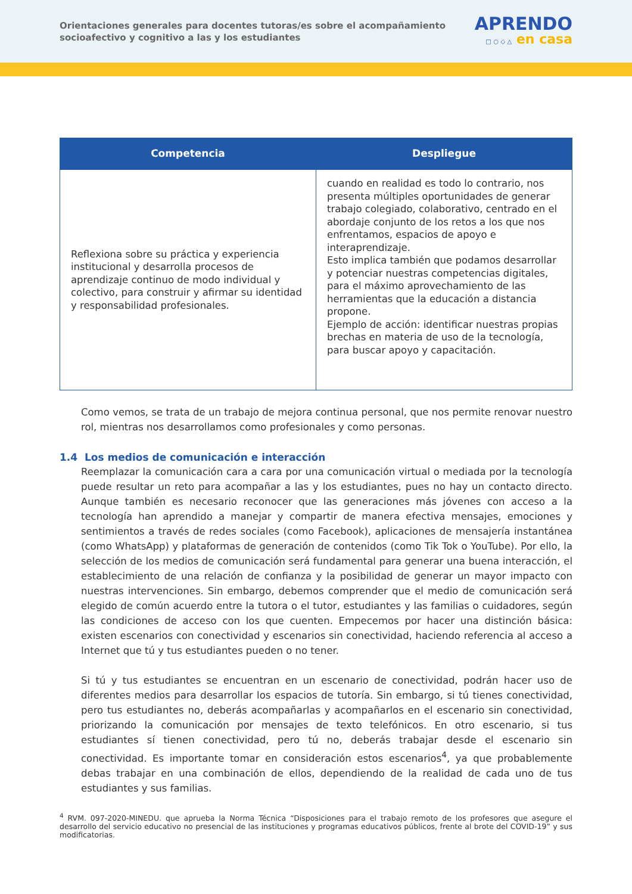Orientaciones generales para docentes tutoras/es sobre el acompañamiento socioafectivo y cognitivo a las y los estudiantes
APRENDO
□ ○ ◇ △ en casa
| Competencia | Despliegue |
| --- | --- |
| Reflexiona sobre su práctica y experiencia institucional y desarrolla procesos de aprendizaje continuo de modo individual y colectivo, para construir y afirmar su identidad y responsabilidad profesionales. | cuando en realidad es todo lo contrario, nos presenta múltiples oportunidades de generar trabajo colegiado, colaborativo, centrado en el abordaje conjunto de los retos a los que nos enfrentamos, espacios de apoyo e interaprendizaje. Esto implica también que podamos desarrollar y potenciar nuestras competencias digitales, para el máximo aprovechamiento de las herramientas que la educación a distancia propone. Ejemplo de acción: identificar nuestras propias brechas en materia de uso de la tecnología, para buscar apoyo y capacitación. |
Como vemos, se trata de un trabajo de mejora continua personal, que nos permite renovar nuestro rol, mientras nos desarrollamos como profesionales y como personas.
1.4 Los medios de comunicación e interacción
Reemplazar la comunicación cara a cara por una comunicación virtual o mediada por la tecnología puede resultar un reto para acompañar a las y los estudiantes, pues no hay un contacto directo. Aunque también es necesario reconocer que las generaciones más jóvenes con acceso a la tecnología han aprendido a manejar y compartir de manera efectiva mensajes, emociones y sentimientos a través de redes sociales (como Facebook), aplicaciones de mensajería instantánea (como WhatsApp) y plataformas de generación de contenidos (como Tik Tok o YouTube). Por ello, la selección de los medios de comunicación será fundamental para generar una buena interacción, el establecimiento de una relación de confianza y la posibilidad de generar un mayor impacto con nuestras intervenciones. Sin embargo, debemos comprender que el medio de comunicación será elegido de común acuerdo entre la tutora o el tutor, estudiantes y las familias o cuidadores, según las condiciones de acceso con los que cuenten. Empecemos por hacer una distinción básica: existen escenarios con conectividad y escenarios sin conectividad, haciendo referencia al acceso a Internet que tú y tus estudiantes pueden o no tener.
Si tú y tus estudiantes se encuentran en un escenario de conectividad, podrán hacer uso de diferentes medios para desarrollar los espacios de tutoría. Sin embargo, si tú tienes conectividad, pero tus estudiantes no, deberás acompañarlas y acompañarlos en el escenario sin conectividad, priorizando la comunicación por mensajes de texto telefónicos. En otro escenario, si tus estudiantes sí tienen conectividad, pero tú no, deberás trabajar desde el escenario sin conectividad. Es importante tomar en consideración estos escenarios<sup>4</sup>, ya que probablemente debas trabajar en una combinación de ellos, dependiendo de la realidad de cada uno de tus estudiantes y sus familias.
<sup>4</sup> RVM. 097-2020-MINEDU. que aprueba la Norma Técnica “Disposiciones para el trabajo remoto de los profesores que asegure el desarrollo del servicio educativo no presencial de las instituciones y programas educativos públicos, frente al brote del COVID-19” y sus modificatorias.